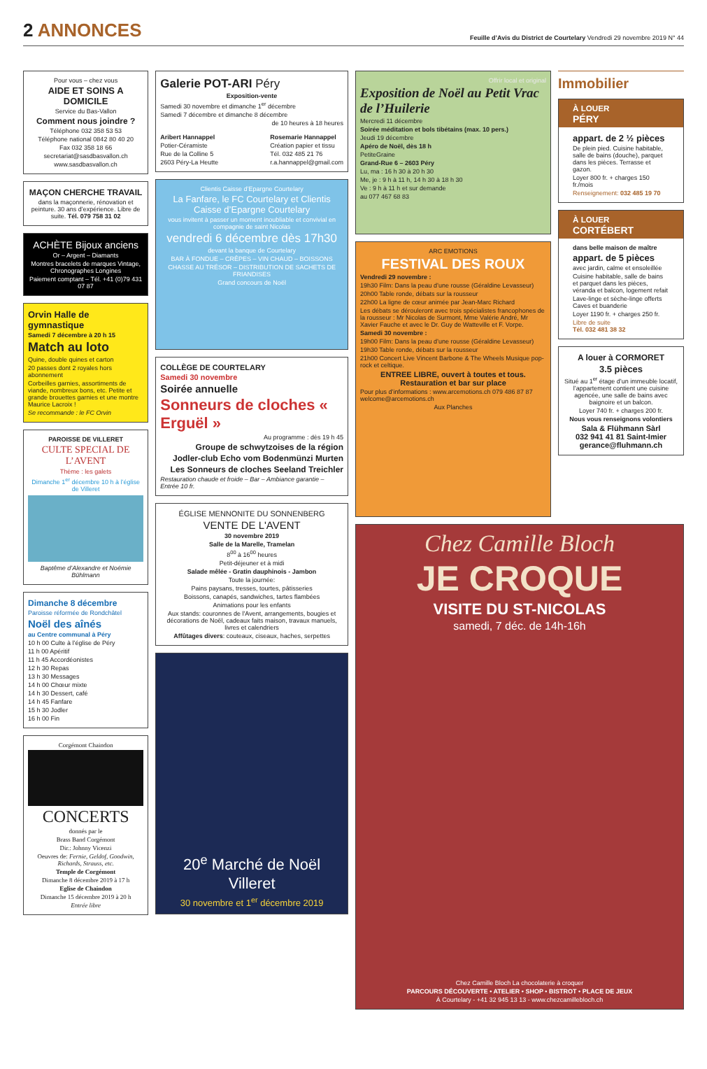2 ANNONCES
Feuille d’Avis du District de Courtelary Vendredi 29 novembre 2019 N° 44
Pour vous – chez vous
AIDE ET SOINS A DOMICILE
Service du Bas-Vallon
Comment nous joindre ?
Téléphone 032 358 53 53
Téléphone national 0842 80 40 20
Fax 032 358 18 66
secretariat@sasdbasvallon.ch
www.sasdbasvallon.ch
MAÇON CHERCHE TRAVAIL
dans la maçonnerie, rénovation et peinture. 30 ans d’expérience. Libre de suite. Tél. 079 758 31 02
ACHÈTE Bijoux anciens
Or – Argent – Diamants
Montres bracelets de marques Vintage, Chronographes Longines
Paiement comptant – Tél. +41 (0)79 431 07 87
Orvin Halle de gymnastique
Samedi 7 décembre à 20 h 15
Match au loto
Quine, double quines et carton
20 passes dont 2 royales hors abonnement
Corbeilles garnies, assortiments de viande, nombreux bons, etc. Petite et grande brouettes garnies et une montre Maurice Lacroix !
Se recommande : le FC Orvin
PAROISSE DE VILLERET
CULTE SPECIAL DE L’AVENT
Thème : les galets
Dimanche 1<sup>er</sup> décembre 10 h à l’église de Villeret
Baptême d’Alexandre et Noémie Bühlmann
Dimanche 8 décembre
Paroisse réformée de Rondchâtel
Noël des aînés
au Centre communal à Péry
10 h 00 Culte à l’église de Péry
11 h 00 Apéritif
11 h 45 Accordéonistes
12 h 30 Repas
13 h 30 Messages
14 h 00 Chœur mixte
14 h 30 Dessert, café
14 h 45 Fanfare
15 h 30 Jodler
16 h 00 Fin
Corgémont Chaindon
CONCERTS
donnés par le
Brass Band Corgémont
Dir.: Johnny Vicenzi
Oeuvres de: Fernie, Geldof, Goodwin, Richards, Strauss, etc.
Temple de Corgémont
Dimanche 8 décembre 2019 à 17 h
Eglise de Chaindon
Dimanche 15 décembre 2019 à 20 h
Entrée libre
Galerie POT-ARI Péry
Exposition-vente
Samedi 30 novembre et dimanche 1<sup>er</sup> décembre
Samedi 7 décembre et dimanche 8 décembre
de 10 heures à 18 heures
Aribert Hannappel
Potier-Céramiste
Rue de la Colline 5
2603 Péry-La Heutte
Rosemarie Hannappel
Création papier et tissu
Tél. 032 485 21 76
r.a.hannappel@gmail.com
Clientis Caisse d’Epargne Courtelary
La Fanfare, le FC Courtelary et Clientis Caisse d’Epargne Courtelary
vous invitent à passer un moment inoubliable et convivial en compagnie de saint Nicolas
vendredi 6 décembre dès 17h30
devant la banque de Courtelary
BAR À FONDUE – CRÊPES – VIN CHAUD – BOISSONS
CHASSE AU TRÉSOR – DISTRIBUTION DE SACHETS DE FRIANDISES
Grand concours de Noël
COLLÈGE DE COURTELARY
Samedi 30 novembre
Soirée annuelle
Sonneurs de cloches « Erguël »
Au programme : dès 19 h 45
Groupe de schwytzoises de la région
Jodler-club Echo vom Bodenmünzi Murten
Les Sonneurs de cloches Seeland Treichler
Restauration chaude et froide – Bar – Ambiance garantie – Entrée 10 fr.
ÉGLISE MENNONITE DU SONNENBERG
VENTE DE L'AVENT
30 novembre 2019
Salle de la Marelle, Tramelan
8<sup>00</sup> à 16<sup>00</sup> heures
Petit-déjeuner et à midi
Salade mêlée - Gratin dauphinois - Jambon
Toute la journée:
Pains paysans, tresses, tourtes, pâtisseries
Boissons, canapés, sandwiches, tartes flambées
Animations pour les enfants
Aux stands: couronnes de l'Avent, arrangements, bougies et décorations de Noël, cadeaux faits maison, travaux manuels, livres et calendriers
Affûtages divers: couteaux, ciseaux, haches, serpettes
20<sup>e</sup> Marché de Noël Villeret
30 novembre et 1<sup>er</sup> décembre 2019
Offrir local et original
Exposition de Noël au Petit Vrac de l’Huilerie
Mercredi 11 décembre
Soirée méditation et bols tibétains (max. 10 pers.)
Jeudi 19 décembre
Apéro de Noël, dès 18 h
PetiteGraine
Grand-Rue 6 – 2603 Péry
Lu, ma : 16 h 30 à 20 h 30
Me, je : 9 h à 11 h, 14 h 30 à 18 h 30
Ve : 9 h à 11 h et sur demande
au 077 467 68 83
ARC EMOTIONS
FESTIVAL DES ROUX
Vendredi 29 novembre :
19h30 Film: Dans la peau d’une rousse (Géraldine Levasseur)
20h00 Table ronde, débats sur la rousseur
22h00 La ligne de cœur animée par Jean-Marc Richard
Les débats se dérouleront avec trois spécialistes francophones de la rousseur : Mr Nicolas de Surmont, Mme Valérie André, Mr Xavier Fauche et avec le Dr. Guy de Watteville et F. Vorpe.
Samedi 30 novembre :
19h00 Film: Dans la peau d’une rousse (Géraldine Levasseur)
19h30 Table ronde, débats sur la rousseur
21h00 Concert Live Vincent Barbone & The Wheels Musique pop-rock et celtique.
ENTREE LIBRE, ouvert à toutes et tous. Restauration et bar sur place
Pour plus d’informations : www.arcemotions.ch 079 486 87 87 welcome@arcemotions.ch
Aux Planches
Immobilier
À LOUER
PÉRY
appart. de 2 ½ pièces
De plein pied. Cuisine habitable, salle de bains (douche), parquet dans les pièces. Terrasse et gazon.
Loyer 800 fr. + charges 150 fr./mois
Renseignement: 032 485 19 70
À LOUER
CORTÉBERT
dans belle maison de maître
appart. de 5 pièces
avec jardin, calme et ensoleillée
Cuisine habitable, salle de bains et parquet dans les pièces, véranda et balcon, logement refait
Lave-linge et sèche-linge offerts Caves et buanderie
Loyer 1190 fr. + charges 250 fr.
Libre de suite
Tél. 032 481 38 32
A louer à CORMORET
3.5 pièces
Situé au 1<sup>er</sup> étage d’un immeuble locatif, l’appartement contient une cuisine agencée, une salle de bains avec baignoire et un balcon.
Loyer 740 fr. + charges 200 fr.
Nous vous renseignons volontiers
Sala & Flühmann Sàrl
032 941 41 81 Saint-Imier
gerance@fluhmann.ch
Chez Camille Bloch
JE CROQUE
VISITE DU ST-NICOLAS
samedi, 7 déc. de 14h-16h
Chez Camille Bloch La chocolaterie à croquer
PARCOURS DÉCOUVERTE • ATELIER • SHOP • BISTROT • PLACE DE JEUX
À Courtelary - +41 32 945 13 13 - www.chezcamillebloch.ch